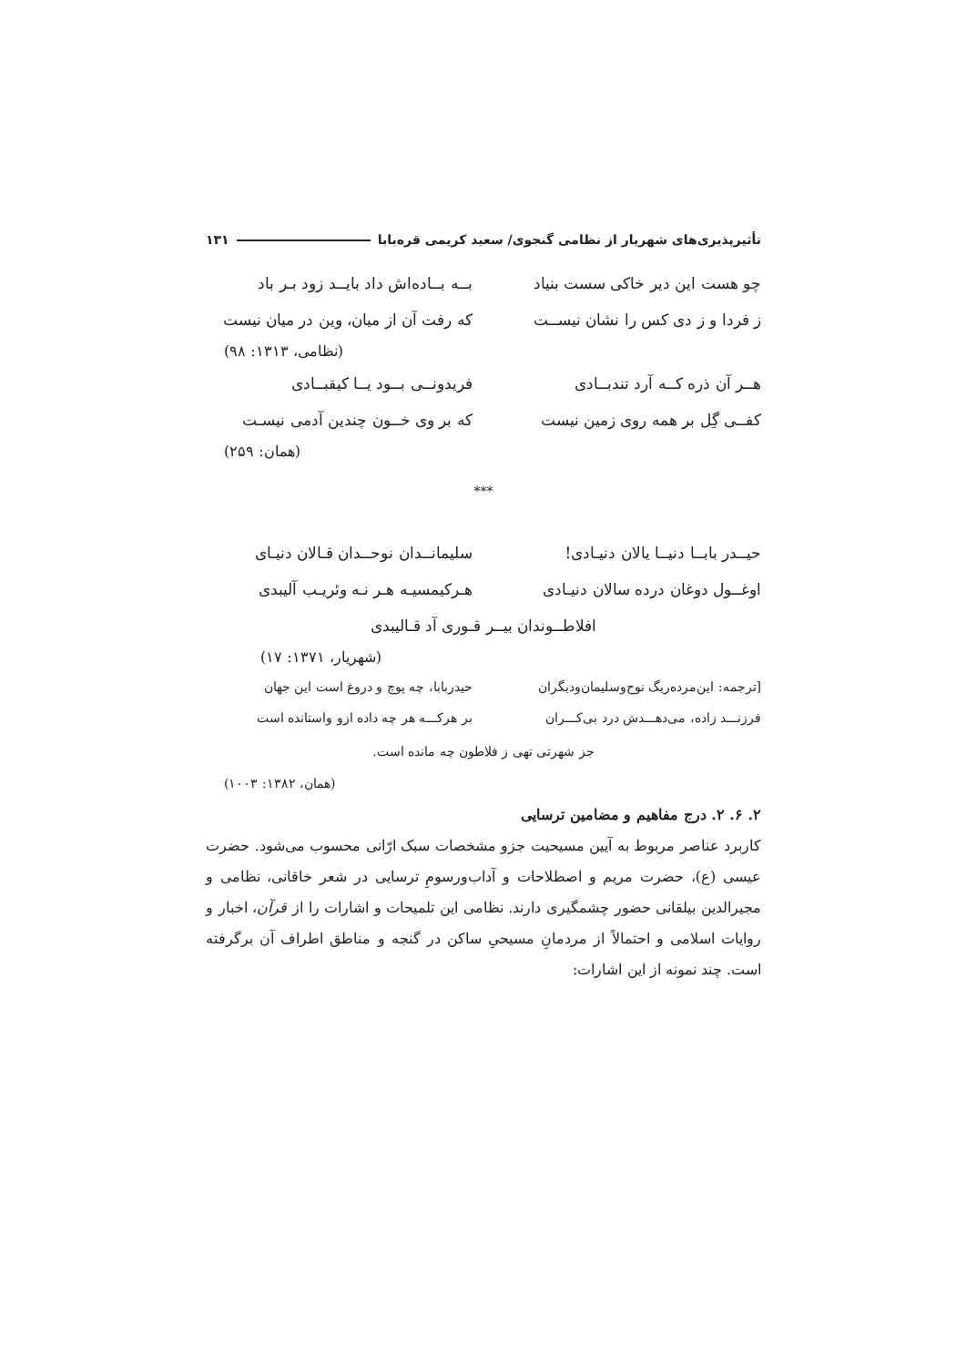تأثیرپذیری‌های شهریار از نظامی گنجوی/ سعید کریمی قره‌بابا ۱۳۱
چو هست این دیر خاکی سست بنیاد بــه بــاده‌اش داد بایــد زود بـر باد
ز فردا و ز دی کس را نشان نیســت
که رفت آن از میان، وین در میان نیست
(نظامی، ۱۳۱۳: ۹۸)
هــر آن ذره کــه آرد تندبــادی فریدونــی بــود یــا کیقبــادی
کفــی گِل بر همه روی زمین نیست که بر وی خــون چندین آدمی نیسـت
(همان: ۲۵۹)
***
حیــدر بابــا دنیــا یالان دنیـادی!
سلیمانــدان نوحــدان قـالان دنیـای
اوغــول دوغان درده سالان دنیـادی
هـرکیمسیـه هـر نـه وئریـب آلیبدی
افلاطــوندان بیــر قـوری آد قـالیبدی
(شهریار، ۱۳۷۱: ۱۷)
[ترجمه: این‌مرده‌ریگ نوح‌وسلیمان‌ودیگران
حیدربابا، چه پوچ و دروغ است این جهان
فرزنـــد زاده، می‌دهـــدش درد بی‌کـــران
بر هرکـــه هر چه داده ازو واستانده است
جز شهرتی تهی ز فلاطون چه مانده است.
(همان، ۱۳۸۲: ۱۰۰۳)
۲. ۶. ۲. درج مفاهیم و مضامین ترسایی
کاربرد عناصر مربوط به آیین مسیحیت جزو مشخصات سبک ارّانی محسوب می‌شود. حضرت عیسی (ع)، حضرت مریم و اصطلاحات و آداب‌ورسومِ ترسایی در شعر خاقانی، نظامی و مجیرالدین بیلقانی حضور چشمگیری دارند. نظامی این تلمیحات و اشارات را از قرآن، اخبار و روایات اسلامی و احتمالاً از مردمانِ مسیحیِ ساکن در گنجه و مناطق اطراف آن برگرفته است. چند نمونه از این اشارات: